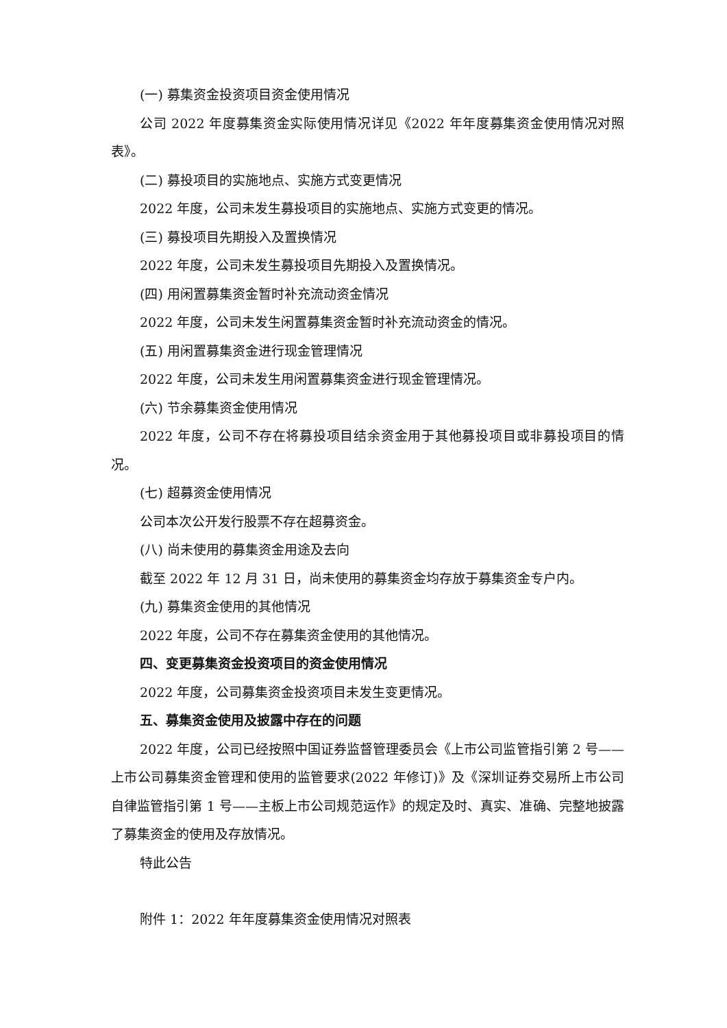(一) 募集资金投资项目资金使用情况
公司 2022 年度募集资金实际使用情况详见《2022 年年度募集资金使用情况对照表》。
(二) 募投项目的实施地点、实施方式变更情况
2022 年度，公司未发生募投项目的实施地点、实施方式变更的情况。
(三) 募投项目先期投入及置换情况
2022 年度，公司未发生募投项目先期投入及置换情况。
(四) 用闲置募集资金暂时补充流动资金情况
2022 年度，公司未发生闲置募集资金暂时补充流动资金的情况。
(五) 用闲置募集资金进行现金管理情况
2022 年度，公司未发生用闲置募集资金进行现金管理情况。
(六) 节余募集资金使用情况
2022 年度，公司不存在将募投项目结余资金用于其他募投项目或非募投项目的情况。
(七) 超募资金使用情况
公司本次公开发行股票不存在超募资金。
(八) 尚未使用的募集资金用途及去向
截至 2022 年 12 月 31 日，尚未使用的募集资金均存放于募集资金专户内。
(九) 募集资金使用的其他情况
2022 年度，公司不存在募集资金使用的其他情况。
四、变更募集资金投资项目的资金使用情况
2022 年度，公司募集资金投资项目未发生变更情况。
五、募集资金使用及披露中存在的问题
2022 年度，公司已经按照中国证券监督管理委员会《上市公司监管指引第 2 号——上市公司募集资金管理和使用的监管要求(2022 年修订)》及《深圳证券交易所上市公司自律监管指引第 1 号——主板上市公司规范运作》的规定及时、真实、准确、完整地披露了募集资金的使用及存放情况。
特此公告
附件 1：2022 年年度募集资金使用情况对照表